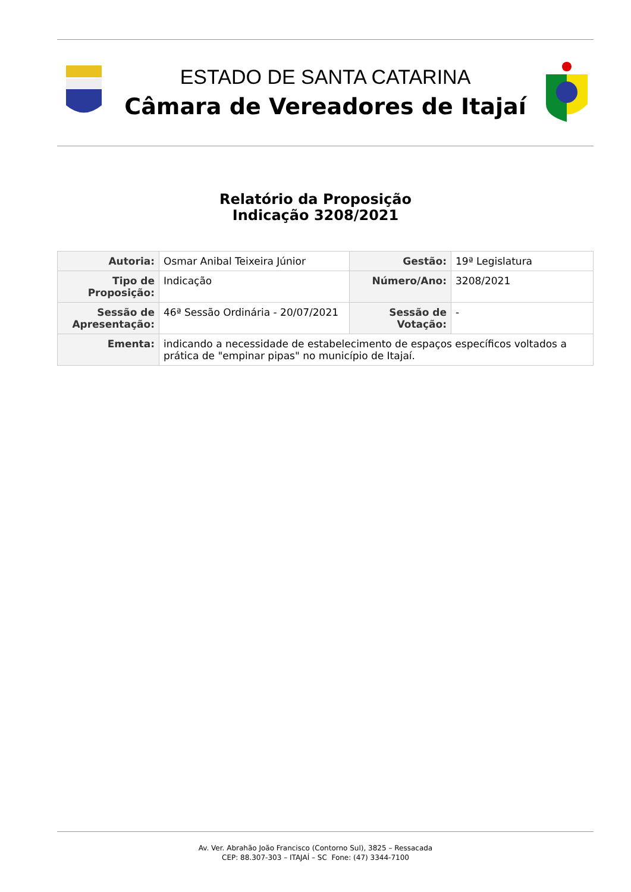ESTADO DE SANTA CATARINA
Câmara de Vereadores de Itajaí
Relatório da Proposição
Indicação 3208/2021
| Autoria: | Osmar Anibal Teixeira Júnior | Gestão: | 19ª Legislatura |
| Tipo de Proposição: | Indicação | Número/Ano: | 3208/2021 |
| Sessão de Apresentação: | 46ª Sessão Ordinária - 20/07/2021 | Sessão de Votação: | - |
| Ementa: | indicando a necessidade de estabelecimento de espaços específicos voltados a prática de "empinar pipas" no município de Itajaí. | | |
Av. Ver. Abrahão João Francisco (Contorno Sul), 3825 – Ressacada
CEP: 88.307-303 – ITAJAÍ – SC Fone: (47) 3344-7100